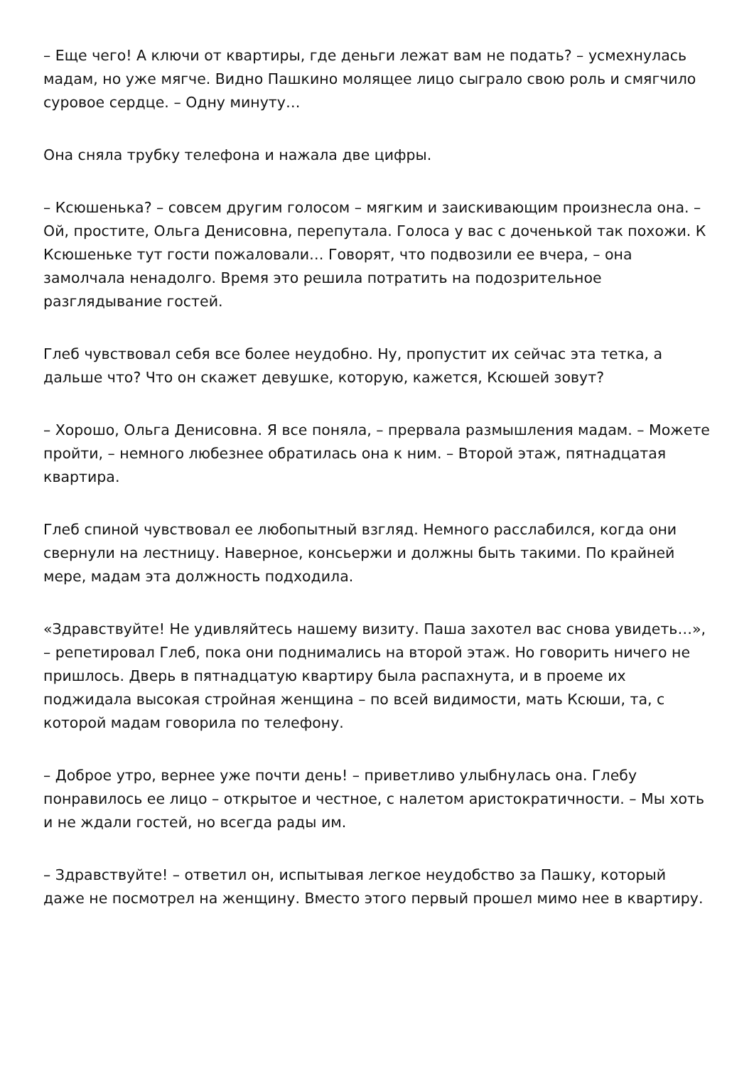– Еще чего! А ключи от квартиры, где деньги лежат вам не подать? – усмехнулась мадам, но уже мягче. Видно Пашкино молящее лицо сыграло свою роль и смягчило суровое сердце. – Одну минуту…
Она сняла трубку телефона и нажала две цифры.
– Ксюшенька? – совсем другим голосом – мягким и заискивающим произнесла она. – Ой, простите, Ольга Денисовна, перепутала. Голоса у вас с доченькой так похожи. К Ксюшеньке тут гости пожаловали… Говорят, что подвозили ее вчера, – она замолчала ненадолго. Время это решила потратить на подозрительное разглядывание гостей.
Глеб чувствовал себя все более неудобно. Ну, пропустит их сейчас эта тетка, а дальше что? Что он скажет девушке, которую, кажется, Ксюшей зовут?
– Хорошо, Ольга Денисовна. Я все поняла, – прервала размышления мадам. – Можете пройти, – немного любезнее обратилась она к ним. – Второй этаж, пятнадцатая квартира.
Глеб спиной чувствовал ее любопытный взгляд. Немного расслабился, когда они свернули на лестницу. Наверное, консьержи и должны быть такими. По крайней мере, мадам эта должность подходила.
«Здравствуйте! Не удивляйтесь нашему визиту. Паша захотел вас снова увидеть…», – репетировал Глеб, пока они поднимались на второй этаж. Но говорить ничего не пришлось. Дверь в пятнадцатую квартиру была распахнута, и в проеме их поджидала высокая стройная женщина – по всей видимости, мать Ксюши, та, с которой мадам говорила по телефону.
– Доброе утро, вернее уже почти день! – приветливо улыбнулась она. Глебу понравилось ее лицо – открытое и честное, с налетом аристократичности. – Мы хоть и не ждали гостей, но всегда рады им.
– Здравствуйте! – ответил он, испытывая легкое неудобство за Пашку, который даже не посмотрел на женщину. Вместо этого первый прошел мимо нее в квартиру.